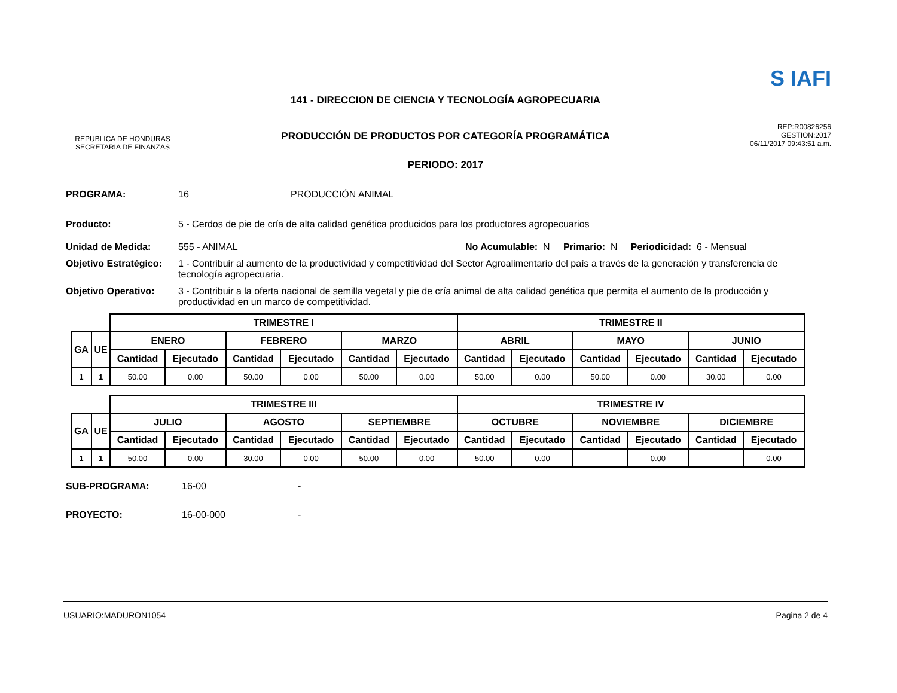REPUBLICA DE HONDURAS
SECRETARIA DE FINANZAS
141 - DIRECCION DE CIENCIA Y TECNOLOGÍA AGROPECUARIA
PRODUCCIÓN DE PRODUCTOS POR CATEGORÍA PROGRAMÁTICA
PERIODO: 2017
S IAFI
REP:R00826256
GESTION:2017
06/11/2017 09:43:51 a.m.
PROGRAMA: 16 PRODUCCIÓN ANIMAL
Producto: 5 - Cerdos de pie de cría de alta calidad genética producidos para los productores agropecuarios
Unidad de Medida: 555 - ANIMAL No Acumulable: N Primario: N Periodicidad: 6 - Mensual
Objetivo Estratégico: 1 - Contribuir al aumento de la productividad y competitividad del Sector Agroalimentario del país a través de la generación y transferencia de tecnología agropecuaria.
Objetivo Operativo: 3 - Contribuir a la oferta nacional de semilla vegetal y pie de cría animal de alta calidad genética que permita el aumento de la producción y productividad en un marco de competitividad.
| | | TRIMESTRE I | | | | | | TRIMESTRE II | | | | | |
| GA | UE | ENERO | | FEBRERO | | MARZO | | ABRIL | | MAYO | | JUNIO | |
| | | Cantidad | Ejecutado | Cantidad | Ejecutado | Cantidad | Ejecutado | Cantidad | Ejecutado | Cantidad | Ejecutado | Cantidad | Ejecutado |
| 1 | 1 | 50.00 | 0.00 | 50.00 | 0.00 | 50.00 | 0.00 | 50.00 | 0.00 | 50.00 | 0.00 | 30.00 | 0.00 |
| | | TRIMESTRE III | | | | | | TRIMESTRE IV | | | | | |
| GA | UE | JULIO | | AGOSTO | | SEPTIEMBRE | | OCTUBRE | | NOVIEMBRE | | DICIEMBRE | |
| | | Cantidad | Ejecutado | Cantidad | Ejecutado | Cantidad | Ejecutado | Cantidad | Ejecutado | Cantidad | Ejecutado | Cantidad | Ejecutado |
| 1 | 1 | 50.00 | 0.00 | 30.00 | 0.00 | 50.00 | 0.00 | 50.00 | 0.00 | | 0.00 | | 0.00 |
SUB-PROGRAMA: 16-00 -
PROYECTO: 16-00-000 -
USUARIO:MADURON1054 Pagina 2 de 4